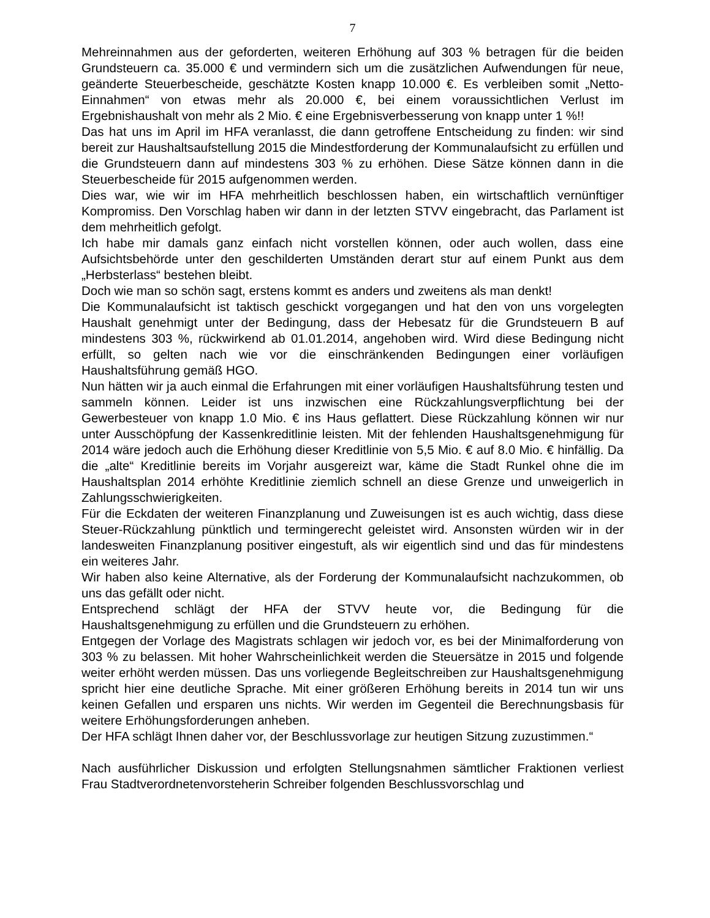7
Mehreinnahmen aus der geforderten, weiteren Erhöhung auf 303 % betragen für die beiden Grundsteuern ca. 35.000 € und vermindern sich um die zusätzlichen Aufwendungen für neue, geänderte Steuerbescheide, geschätzte Kosten knapp 10.000 €. Es verbleiben somit „Netto-Einnahmen“ von etwas mehr als 20.000 €, bei einem voraussichtlichen Verlust im Ergebnishaushalt von mehr als 2 Mio. € eine Ergebnisverbesserung von knapp unter 1 %!!
Das hat uns im April im HFA veranlasst, die dann getroffene Entscheidung zu finden: wir sind bereit zur Haushaltsaufstellung 2015 die Mindestforderung der Kommunalaufsicht zu erfüllen und die Grundsteuern dann auf mindestens 303 % zu erhöhen. Diese Sätze können dann in die Steuerbescheide für 2015 aufgenommen werden.
Dies war, wie wir im HFA mehrheitlich beschlossen haben, ein wirtschaftlich vernünftiger Kompromiss. Den Vorschlag haben wir dann in der letzten STVV eingebracht, das Parlament ist dem mehrheitlich gefolgt.
Ich habe mir damals ganz einfach nicht vorstellen können, oder auch wollen, dass eine Aufsichtsbehörde unter den geschilderten Umständen derart stur auf einem Punkt aus dem „Herbsterlass“ bestehen bleibt.
Doch wie man so schön sagt, erstens kommt es anders und zweitens als man denkt!
Die Kommunalaufsicht ist taktisch geschickt vorgegangen und hat den von uns vorgelegten Haushalt genehmigt unter der Bedingung, dass der Hebesatz für die Grundsteuern B auf mindestens 303 %, rückwirkend ab 01.01.2014, angehoben wird. Wird diese Bedingung nicht erfüllt, so gelten nach wie vor die einschränkenden Bedingungen einer vorläufigen Haushaltsführung gemäß HGO.
Nun hätten wir ja auch einmal die Erfahrungen mit einer vorläufigen Haushaltsführung testen und sammeln können. Leider ist uns inzwischen eine Rückzahlungsverpflichtung bei der Gewerbesteuer von knapp 1.0 Mio. € ins Haus geflattert. Diese Rückzahlung können wir nur unter Ausschöpfung der Kassenkreditlinie leisten. Mit der fehlenden Haushaltsgenehmigung für 2014 wäre jedoch auch die Erhöhung dieser Kreditlinie von 5,5 Mio. € auf 8.0 Mio. € hinfällig. Da die „alte“ Kreditlinie bereits im Vorjahr ausgereizt war, käme die Stadt Runkel ohne die im Haushaltsplan 2014 erhöhte Kreditlinie ziemlich schnell an diese Grenze und unweigerlich in Zahlungsschwierigkeiten.
Für die Eckdaten der weiteren Finanzplanung und Zuweisungen ist es auch wichtig, dass diese Steuer-Rückzahlung pünktlich und termingerecht geleistet wird. Ansonsten würden wir in der landesweiten Finanzplanung positiver eingestuft, als wir eigentlich sind und das für mindestens ein weiteres Jahr.
Wir haben also keine Alternative, als der Forderung der Kommunalaufsicht nachzukommen, ob uns das gefällt oder nicht.
Entsprechend schlägt der HFA der STVV heute vor, die Bedingung für die Haushaltsgenehmigung zu erfüllen und die Grundsteuern zu erhöhen.
Entgegen der Vorlage des Magistrats schlagen wir jedoch vor, es bei der Minimalforderung von 303 % zu belassen. Mit hoher Wahrscheinlichkeit werden die Steuersätze in 2015 und folgende weiter erhöht werden müssen. Das uns vorliegende Begleitschreiben zur Haushaltsgenehmigung spricht hier eine deutliche Sprache. Mit einer größeren Erhöhung bereits in 2014 tun wir uns keinen Gefallen und ersparen uns nichts. Wir werden im Gegenteil die Berechnungsbasis für weitere Erhöhungsforderungen anheben.
Der HFA schlägt Ihnen daher vor, der Beschlussvorlage zur heutigen Sitzung zuzustimmen.“
Nach ausführlicher Diskussion und erfolgten Stellungsnahmen sämtlicher Fraktionen verliest Frau Stadtverordnetenvorsteherin Schreiber folgenden Beschlussvorschlag und